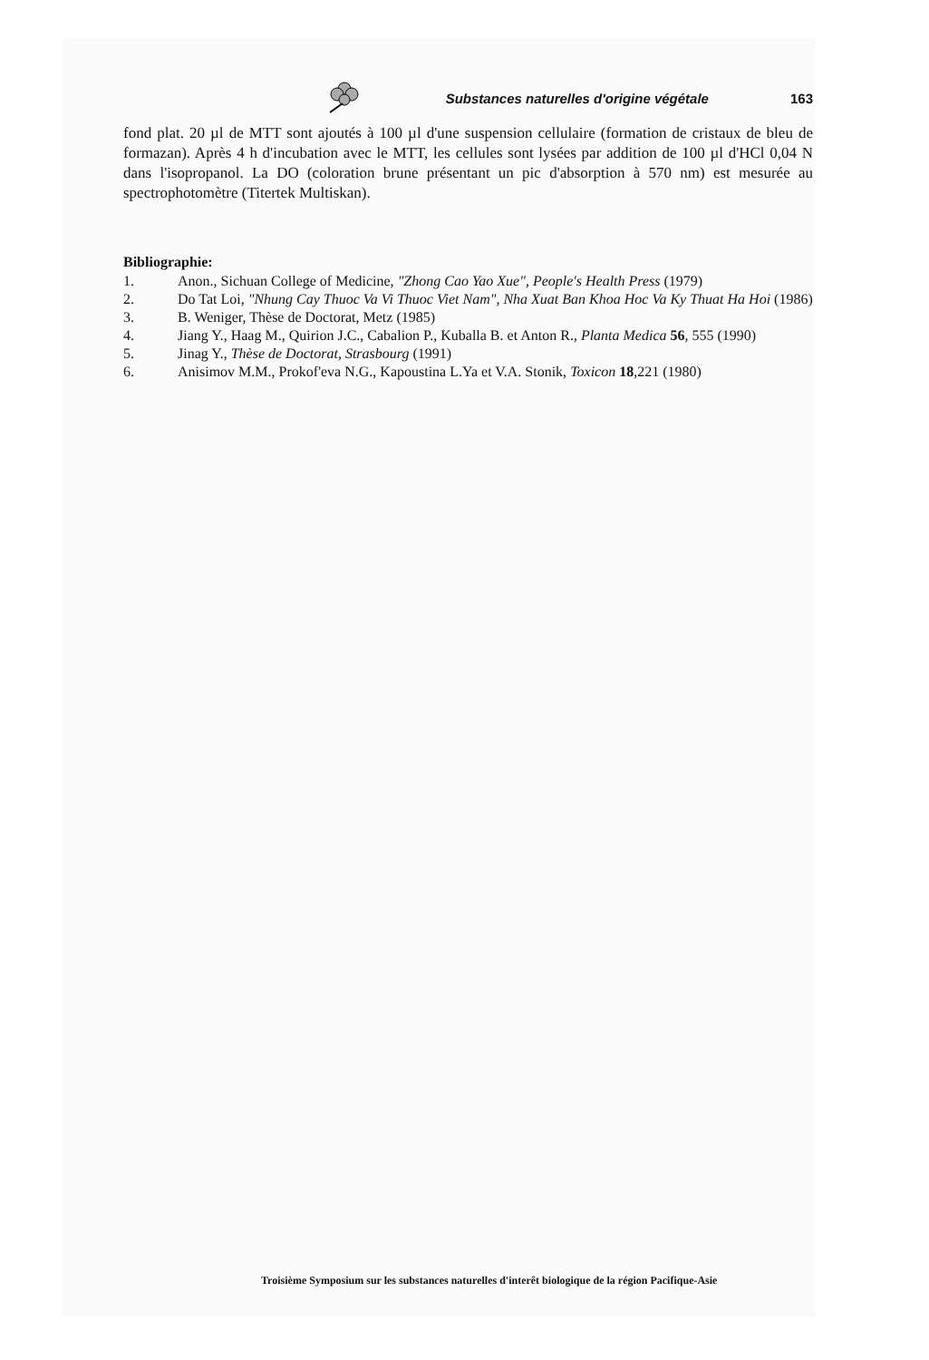Substances naturelles d'origine végétale 163
fond plat. 20 µl de MTT sont ajoutés à 100 µl d'une suspension cellulaire (formation de cristaux de bleu de formazan). Après 4 h d'incubation avec le MTT, les cellules sont lysées par addition de 100 µl d'HCl 0,04 N dans l'isopropanol. La DO (coloration brune présentant un pic d'absorption à 570 nm) est mesurée au spectrophotomètre (Titertek Multiskan).
Bibliographie:
1. Anon., Sichuan College of Medicine, "Zhong Cao Yao Xue", People's Health Press (1979)
2. Do Tat Loi, "Nhung Cay Thuoc Va Vi Thuoc Viet Nam", Nha Xuat Ban Khoa Hoc Va Ky Thuat Ha Hoi (1986)
3. B. Weniger, Thèse de Doctorat, Metz (1985)
4. Jiang Y., Haag M., Quirion J.C., Cabalion P., Kuballa B. et Anton R., Planta Medica 56, 555 (1990)
5. Jinag Y., Thèse de Doctorat, Strasbourg (1991)
6. Anisimov M.M., Prokof'eva N.G., Kapoustina L.Ya et V.A. Stonik, Toxicon 18,221 (1980)
Troisième Symposium sur les substances naturelles d'interêt biologique de la région Pacifique-Asie